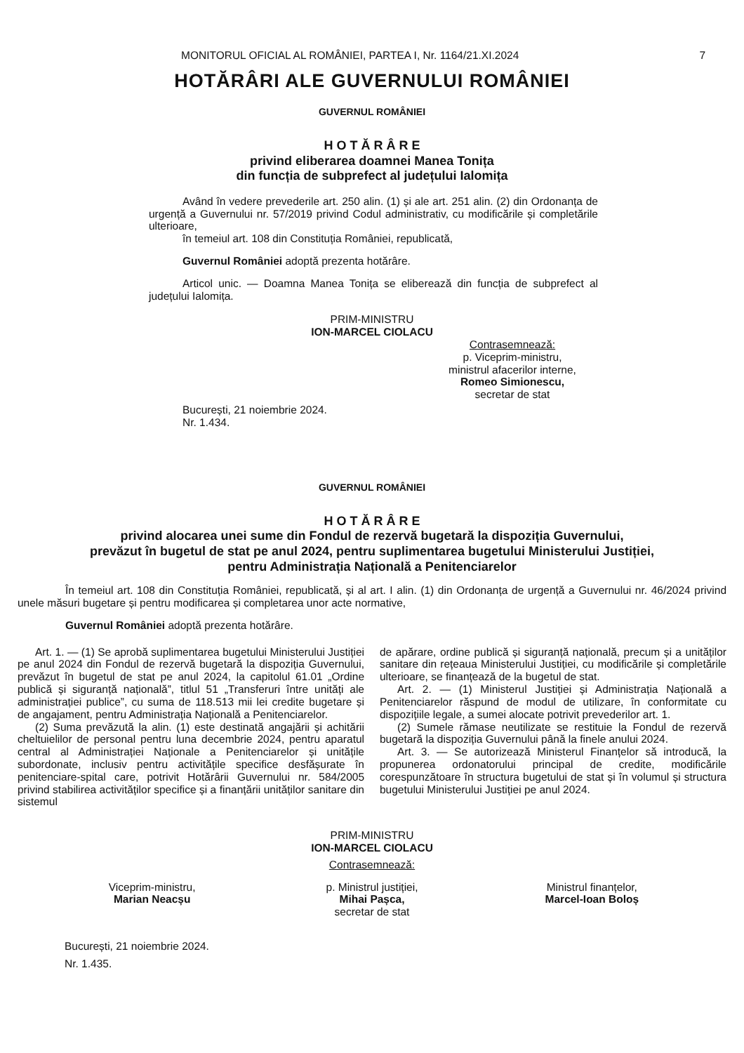MONITORUL OFICIAL AL ROMÂNIEI, PARTEA I, Nr. 1164/21.XI.2024 7
HOTĂRÂRI ALE GUVERNULUI ROMÂNIEI
GUVERNUL ROMÂNIEI
H O T Ă R Â R E
privind eliberarea doamnei Manea Tonița
din funcția de subprefect al județului Ialomița
Având în vedere prevederile art. 250 alin. (1) și ale art. 251 alin. (2) din Ordonanța de urgență a Guvernului nr. 57/2019 privind Codul administrativ, cu modificările și completările ulterioare,
în temeiul art. 108 din Constituția României, republicată,
Guvernul României adoptă prezenta hotărâre.
Articol unic. — Doamna Manea Tonița se eliberează din funcția de subprefect al județului Ialomița.
PRIM-MINISTRU
ION-MARCEL CIOLACU
Contrasemnează:
p. Viceprim-ministru,
ministrul afacerilor interne,
Romeo Simionescu,
secretar de stat
București, 21 noiembrie 2024.
Nr. 1.434.
GUVERNUL ROMÂNIEI
H O T Ă R Â R E
privind alocarea unei sume din Fondul de rezervă bugetară la dispoziția Guvernului,
prevăzut în bugetul de stat pe anul 2024, pentru suplimentarea bugetului Ministerului Justiției,
pentru Administrația Națională a Penitenciarelor
În temeiul art. 108 din Constituția României, republicată, și al art. I alin. (1) din Ordonanța de urgență a Guvernului nr. 46/2024 privind unele măsuri bugetare și pentru modificarea și completarea unor acte normative,
Guvernul României adoptă prezenta hotărâre.
Art. 1. — (1) Se aprobă suplimentarea bugetului Ministerului Justiției pe anul 2024 din Fondul de rezervă bugetară la dispoziția Guvernului, prevăzut în bugetul de stat pe anul 2024, la capitolul 61.01 „Ordine publică și siguranță națională”, titlul 51 „Transferuri între unități ale administrației publice”, cu suma de 118.513 mii lei credite bugetare și de angajament, pentru Administrația Națională a Penitenciarelor.
(2) Suma prevăzută la alin. (1) este destinată angajării și achitării cheltuielilor de personal pentru luna decembrie 2024, pentru aparatul central al Administrației Naționale a Penitenciarelor și unitățile subordonate, inclusiv pentru activitățile specifice desfășurate în penitenciare-spital care, potrivit Hotărârii Guvernului nr. 584/2005 privind stabilirea activităților specifice și a finanțării unităților sanitare din sistemul
de apărare, ordine publică și siguranță națională, precum și a unităților sanitare din rețeaua Ministerului Justiției, cu modificările și completările ulterioare, se finanțează de la bugetul de stat.
Art. 2. — (1) Ministerul Justiției și Administrația Națională a Penitenciarelor răspund de modul de utilizare, în conformitate cu dispozițiile legale, a sumei alocate potrivit prevederilor art. 1.
(2) Sumele rămase neutilizate se restituie la Fondul de rezervă bugetară la dispoziția Guvernului până la finele anului 2024.
Art. 3. — Se autorizează Ministerul Finanțelor să introducă, la propunerea ordonatorului principal de credite, modificările corespunzătoare în structura bugetului de stat și în volumul și structura bugetului Ministerului Justiției pe anul 2024.
PRIM-MINISTRU
ION-MARCEL CIOLACU
Contrasemnează:
Viceprim-ministru,
Marian Neacșu
p. Ministrul justiției,
Mihai Pașca,
secretar de stat
Ministrul finanțelor,
Marcel-Ioan Boloș
București, 21 noiembrie 2024.
Nr. 1.435.